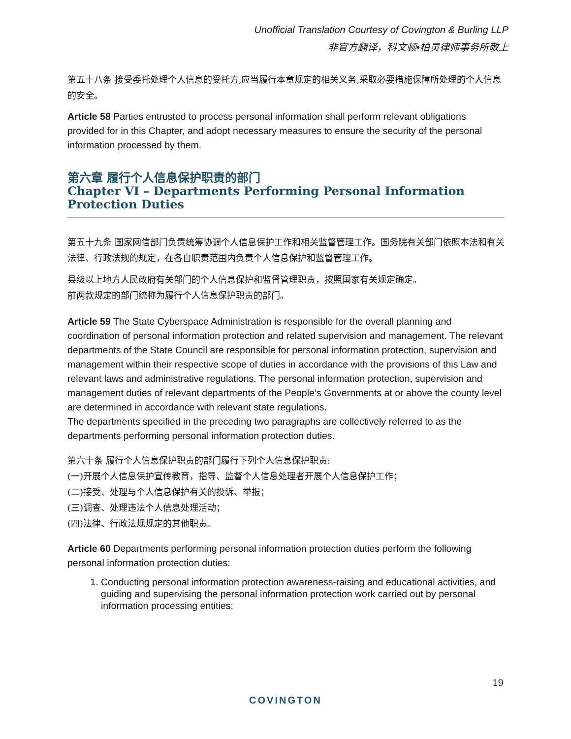Unofficial Translation Courtesy of Covington & Burling LLP
非官方翻译，科文顿•柏灵律师事务所敬上
第五十八条 接受委托处理个人信息的受托方,应当履行本章规定的相关义务,采取必要措施保障所处理的个人信息的安全。
Article 58 Parties entrusted to process personal information shall perform relevant obligations provided for in this Chapter, and adopt necessary measures to ensure the security of the personal information processed by them.
第六章 履行个人信息保护职责的部门
Chapter VI – Departments Performing Personal Information Protection Duties
第五十九条 国家网信部门负责统筹协调个人信息保护工作和相关监督管理工作。国务院有关部门依照本法和有关法律、行政法规的规定，在各自职责范围内负责个人信息保护和监督管理工作。
县级以上地方人民政府有关部门的个人信息保护和监督管理职责，按照国家有关规定确定。
前两款规定的部门统称为履行个人信息保护职责的部门。
Article 59 The State Cyberspace Administration is responsible for the overall planning and coordination of personal information protection and related supervision and management. The relevant departments of the State Council are responsible for personal information protection, supervision and management within their respective scope of duties in accordance with the provisions of this Law and relevant laws and administrative regulations. The personal information protection, supervision and management duties of relevant departments of the People’s Governments at or above the county level are determined in accordance with relevant state regulations.
The departments specified in the preceding two paragraphs are collectively referred to as the departments performing personal information protection duties.
第六十条 履行个人信息保护职责的部门履行下列个人信息保护职责:
(一)开展个人信息保护宣传教育，指导、监督个人信息处理者开展个人信息保护工作；
(二)接受、处理与个人信息保护有关的投诉、举报；
(三)调查、处理违法个人信息处理活动；
(四)法律、行政法规规定的其他职责。
Article 60 Departments performing personal information protection duties perform the following personal information protection duties:
1. Conducting personal information protection awareness-raising and educational activities, and guiding and supervising the personal information protection work carried out by personal information processing entities;
19
COVINGTON